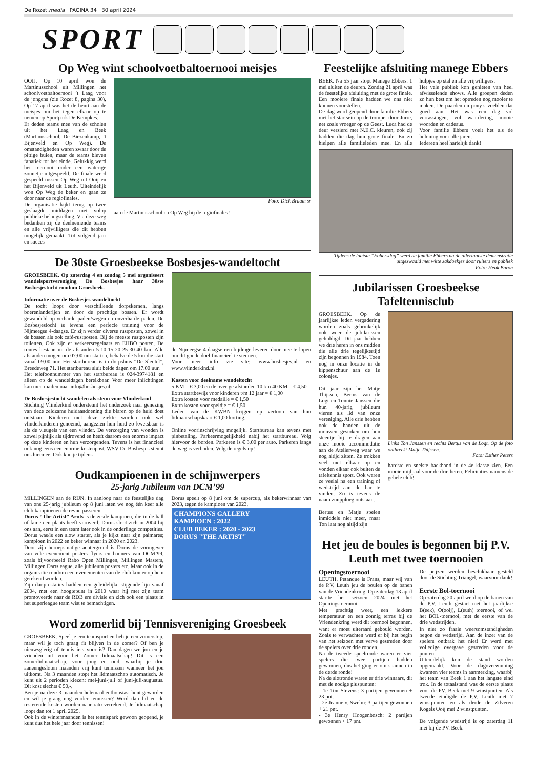De Rozet.media PAGINA 34 30 april 2024
SPORT
Op Weg wint schoolvoetbaltoernooi meisjes
OOIJ. Op 10 april won de Martinusschool uit Millingen het schoolvoetbaltoernooi ’t Laag voor de jongens (zie Rozet 8, pagina 30). Op 17 april was het de beurt aan de meisjes om het tegen elkaar op te nemen op Sportpark De Kempkes.
Er deden teams mee van de scholen uit het Laag en Beek (Martinusschool, De Biezenkamp, ’t Bijenveld en Op Weg). De omstandigheden waren zwaar door de pittige buien, maar de teams bleven fanatiek tot het einde. Gelukkig werd het toernooi onder een waterige zonnetje uitgespeeld. De finale werd gespeeld tussen Op Weg uit Ooij en het Bijenveld uit Leuth. Uiteindelijk won Op Weg de beker en gaan ze door naar de regiofinales.
De organisatie kijkt terug op twee geslaagde middagen met volop publieke belangstelling. Via deze weg bedanken zij de deelnemende teams en alle vrijwilligers die dit hebben mogelijk gemaakt. Tot volgend jaar en succes
Foto: Dick Braam sr
aan de Martinusschool en Op Weg bij de regiofinales!
De 30ste Groesbeekse Bosbesjes-wandeltocht
GROESBEEK. Op zaterdag 4 en zondag 5 mei organiseert wandelsportvereniging De Bosbesjes haar 30ste Bosbesjestocht rondom Groesbeek.
Informatie over de Bosbesjes-wandeltocht
De tocht loopt door verschillende dorpskernen, langs boerenlanderijen en door de prachtige bossen. Er wordt gewandeld op verharde paden/wegen en onverharde paden. De Bosbesjestocht is tevens een perfecte training voor de Nijmeegse 4-daagse. Er zijn verder diverse rustposten, zowel in de bossen als ook café-rustposten. Bij de meeste rustposten zijn toiletten. Ook zijn er verkeersregelaars en EHBO posten. De routes bestaan uit de afstanden 5-10-15-20-25-30-40 km. Alle afstanden mogen om 07:00 uur starten, behalve de 5 km die start vanaf 09.00 uur. Het startbureau is in dorpshuis “De Sleutel”, Breedeweg 71. Het startbureau sluit beide dagen om 17.00 uur.
Het telefoonnummer van het startbureau is 024-3974181 en alleen op de wandeldagen bereikbaar. Voor meer inlichtingen kan men mailen naar info@bosbesjes.nl.
De Bosbesjestocht wandelen als steun voor Vlinderkind
Stichting Vlinderkind ondersteunt het onderzoek naar genezing van deze zeldzame huidaandoening die blaren op de huid doet ontstaan. Kinderen met deze ziekte worden ook wel vlinderkinderen genoemd, aangezien hun huid zo kwetsbaar is als de vleugels van een vlinder. De verzorging van wonden is zowel pijnlijk als tijdrovend en heeft daarom een enorme impact op deze kinderen en hun verzorgenden. Tevens is het financieel ook nog eens een enorme kostenpost. WSV De Bosbesjes steunt ons hiermee. Ook kun je tijdens
de Nijmeegse 4-daagse een bijdrage leveren door mee te lopen om dit goede doel financieel te steunen.
Voor meer info zie site: www.bosbesjes.nl en www.vlinderkind.nl
Kosten voor deelname wandeltocht
5 KM = € 3,00 en de overige afstanden 10 t/m 40 KM = € 4,50
Extra startbewijs voor kinderen t/m 12 jaar = € 1,00
Extra kosten voor medaille = € 1,50
Extra kosten voor speldje = € 1,50
Leden van de KWBN krijgen op vertoon van hun lidmaatschapskaart € 1,00 korting.
Online voorinschrijving mogelijk. Startbureau kan tevens met pinbetaling. Parkeermogelijkheid nabij het startbureau. Volg hiervoor de borden. Parkeren is € 3,00 per auto. Parkeren langs de weg is verboden. Volg de regels op!
Oudkampioenen in de schijnwerpers
25-jarig Jubileum van DCM’99
MILLINGEN aan de RIJN. In aanloop naar de feestelijke dag van ons 25-jarig jubileum op 8 juni laten we nog één keer alle club kampioenen de revue passeren.
Dorus “The Artist” Arnts is de zesde kampioen, die in de hall of fame een plaats heeft veroverd. Dorus sloot zich in 2004 bij ons aan, eerst in een team later ook in de onderlinge competities. Dorus was/is een slow starter, als je kijkt naar zijn palmares; kampioen in 2022 en beker winnaar in 2020 en 2023.
Door zijn beroepsmatige achtergrond is Dorus de vormgever van vele evenement posters flyers en banners van DCM’99, zoals bijvoorbeeld Rabo Open Millingen, Millingen Masters, Millingen Dartsleague, alle jubileum posters etc. Maar ook in de organisatie rondom een evenementen van de club kon er op hem gerekend worden.
Zijn dartprestaties hadden een geleidelijke stijgende lijn vanaf 2004, met een hoogtepunt in 2010 waar hij met zijn team promoveerde naar de RDB ere divisie en zich ook een plaats in het superleague team wist te bemachtigen.
Dorus speelt op 8 juni om de supercup, als bekerwinnaar van 2023, tegen de kampioen van 2023.
CHAMPIONS GALLERY
KAMPIOEN : 2022
CLUB BEKER : 2020 - 2023
DORUS "THE ARTIST"
Word zomerlid bij Tennisvereniging Groesbeek
GROESBEEK. Speel je een teamsport en heb je een zomerstop, maar wil je toch graag fit blijven in de zomer? Of ben je nieuwsgierig of tennis iets voor is? Dan dagen we jou en je vrienden uit voor het Zomer lidmaatschap! Dit is een zomerlidmaatschap, voor jong en oud, waarbij je drie aaneengesloten maanden vrij kunt tennissen wanneer het jou uitkomt. Na 3 maanden stopt het lidmaatschap automatisch. Je kunt uit 2 perioden kiezen: mei-juni-juli of juni-juli-augustus. Dit kost slechts € 50,-.
Ben je na deze 3 maanden helemaal enthousiast bent geworden en wil je graag nog verder tennissen? Word dan lid en de resterende kosten worden naar rato verrekend. Je lidmaatschap loopt dan tot 1 april 2025.
Ook in de wintermaanden is het tennispark gewoon geopend, je kunt dus het hele jaar door tennissen!
Feestelijke afsluiting manege Ebbers
BEEK. Na 55 jaar stopt Manege Ebbers. 1 mei sluiten de deuren. Zondag 21 april was de feestelijke afsluiting met de grote finale. Een mooiere finale hadden we ons niet kunnen voorstellen.
De dag werd geopend door familie Ebbers met het startsein op de trompet door Jurre, net zoals vroeger op de Geest. Luca had de deur versierd met N.E.C. kleuren, ook zij hadden die dag hun grote finale. En zo hielpen alle familieleden mee. En alle hulpjes op stal en alle vrijwilligers.
Het vele publiek kon genieten van heel afwisselende shows. Alle groepen deden zo hun best om het optreden nog mooier te maken. De paarden en pony’s voelden dat goed aan. Het was een dag vol verrassingen, vol waardering, mooie woorden en cadeaus.
Voor familie Ebbers voelt het als de beloning voor alle jaren.
Iedereen heel hartelijk dank!
Tijdens de laatste “Ebbersdag” werd de familie Ebbers na de allerlaatste demonstratie uitgezwaaid met witte zakdoekjes door ruiters en publiek
Foto: Henk Baron
Jubilarissen Groesbeekse Tafeltennisclub
GROESBEEK. Op de jaarlijkse leden vergadering worden zoals gebruikelijk ook weer de jubilarissen gehuldigd. Dit jaar hebben we drie heren in ons midden die alle drie tegelijkertijd zijn begonnen in 1984. Toen nog in onze locatie in de kippenschuur aan de 1e colonjes.
Dit jaar zijn het Matje Thijssen, Bertus van de Logt en Tonnie Janssen die hun 40-jarig jubileum vieren als lid van onze vereniging. Alle drie hebben ook de handen uit de mouwen gestoken om hun steentje bij te dragen aan onze mooie accommodatie aan de Atelierweg waar we nog altijd zitten. Ze trokken veel met elkaar op en vonden elkaar ook buiten de tafeltennis sport. Ook waren ze veelal na een training of wedstrijd aan de bar te vinden. Zo is tevens de naam zuupploeg ontstaan.
Bertus en Matje spelen inmiddels niet meer, maar Ton laat nog altijd zijn
Links Ton Janssen en rechts Bertus van de Logt. Op de foto ontbreekt Matje Thijssen.
Foto: Esther Peters
hardste en snelste backhand in de 4e klasse zien. Een mooie mijlpaal voor de drie heren. Felicitaties namens de gehele club!
Het jeu de boules is begonnen bij P.V. Leuth met twee toernooien
Openingstoernooi
LEUTH. Petanque is Frans, maar wij van de P.V. Leuth jeu de boulen op de banen van de Vriendenkring. Op zaterdag 13 april startte het seizoen 2024 met het Openingstoernooi.
Met prachtig weer, een lekkere temperatuur en een zonnig terras bij de Vriendenkring werd dit toernooi begonnen, want er moet uiteraard gebould worden. Zoals te verwachten werd er bij het begin van het seizoen met verve gestreden door de spelers over drie ronden.
Na de tweede speelronde waren er vier spelers die twee partijen hadden gewonnen, dus het ging er om spannen in de derde ronde!
Na de slotronde waren er drie winnaars, dit met de nodige pluspunten:
- 1e Ton Stevens: 3 partijen gewonnen + 23 pnt.
- 2e Jeanne v. Swelm: 3 partijen gewonnen + 21 pnt.
- 3e Henry Hoogenbosch: 2 partijen gewonnen + 17 pnt.
De prijzen werden beschikbaar gesteld door de Stichting Triangel, waarvoor dank!
Eerste Bol-toernooi
Op zaterdag 20 april werd op de banen van de P.V. Leuth gestart met het jaarlijkse B(eek), O(ooij), L(euth) toernooi, of wel het BOL-toernooi, met de eerste van de drie wedstrijden.
In niet zo fraaie weersomstandigheden begon de wedstrijd. Aan de inzet van de spelers ontbrak het niet! Er werd met volledige overgave gestreden voor de punten.
Uiteindelijk kon de stand worden opgemaakt. Voor de dagoverwinning kwamen vier teams in aanmerking, waarbij het team van Beek 1 aan het langste eind trok. In de totaalstand was de eerste plaats voor de PV. Beek met 9 winstpunten. Als tweede eindigde de P.V. Leuth met 7 winstpunten en als derde de Zilveren Kogels Ooij met 2 winstpunten.
De volgende wedstrijd is op zaterdag 11 mei bij de PV. Beek.